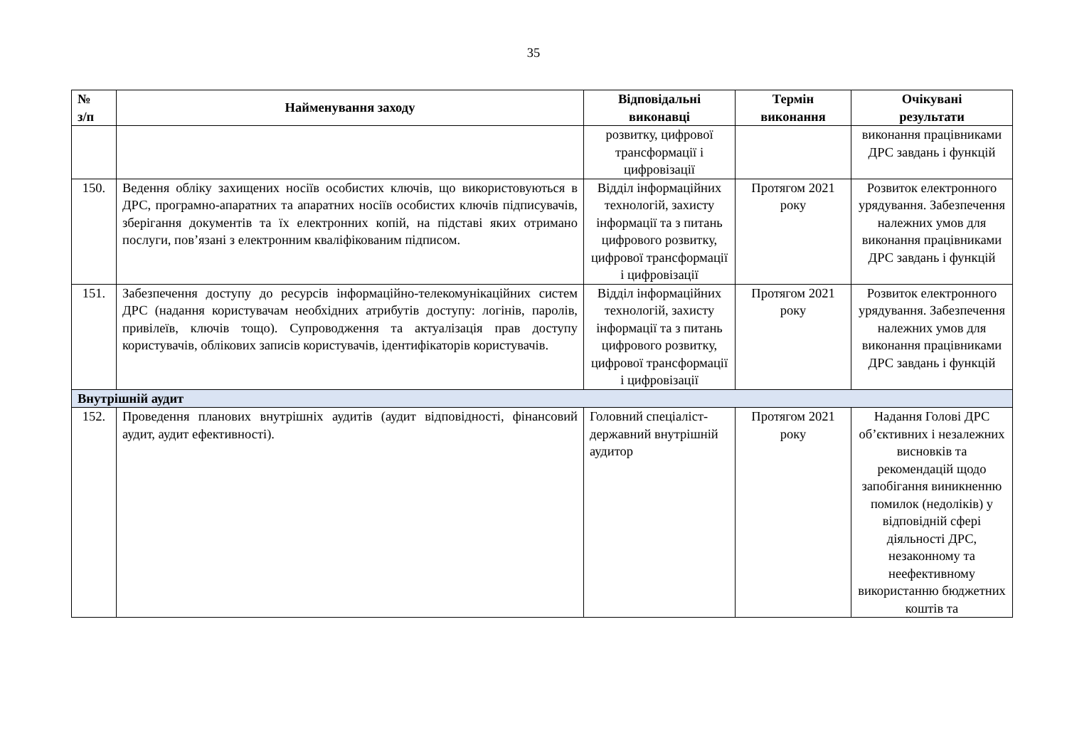35
| № з/п | Найменування заходу | Відповідальні виконавці | Термін виконання | Очікувані результати |
| --- | --- | --- | --- | --- |
| | | розвитку, цифрової трансформації і цифровізації | | виконання працівниками ДРС завдань і функцій |
| 150. | Ведення обліку захищених носіїв особистих ключів, що використовуються в ДРС, програмно-апаратних та апаратних носіїв особистих ключів підписувачів, зберігання документів та їх електронних копій, на підставі яких отримано послуги, пов’язані з електронним кваліфікованим підписом. | Відділ інформаційних технологій, захисту інформації та з питань цифрового розвитку, цифрової трансформації і цифровізації | Протягом 2021 року | Розвиток електронного урядування. Забезпечення належних умов для виконання працівниками ДРС завдань і функцій |
| 151. | Забезпечення доступу до ресурсів інформаційно-телекомунікаційних систем ДРС (надання користувачам необхідних атрибутів доступу: логінів, паролів, привілеїв, ключів тощо). Супроводження та актуалізація прав доступу користувачів, облікових записів користувачів, ідентифікаторів користувачів. | Відділ інформаційних технологій, захисту інформації та з питань цифрового розвитку, цифрової трансформації і цифровізації | Протягом 2021 року | Розвиток електронного урядування. Забезпечення належних умов для виконання працівниками ДРС завдань і функцій |
| Внутрішній аудит | | | | |
| 152. | Проведення планових внутрішніх аудитів (аудит відповідності, фінансовий аудит, аудит ефективності). | Головний спеціаліст-державний внутрішній аудитор | Протягом 2021 року | Надання Голові ДРС об’єктивних і незалежних висновків та рекомендацій щодо запобігання виникненню помилок (недоліків) у відповідній сфері діяльності ДРС, незаконному та неефективному використанню бюджетних коштів та |